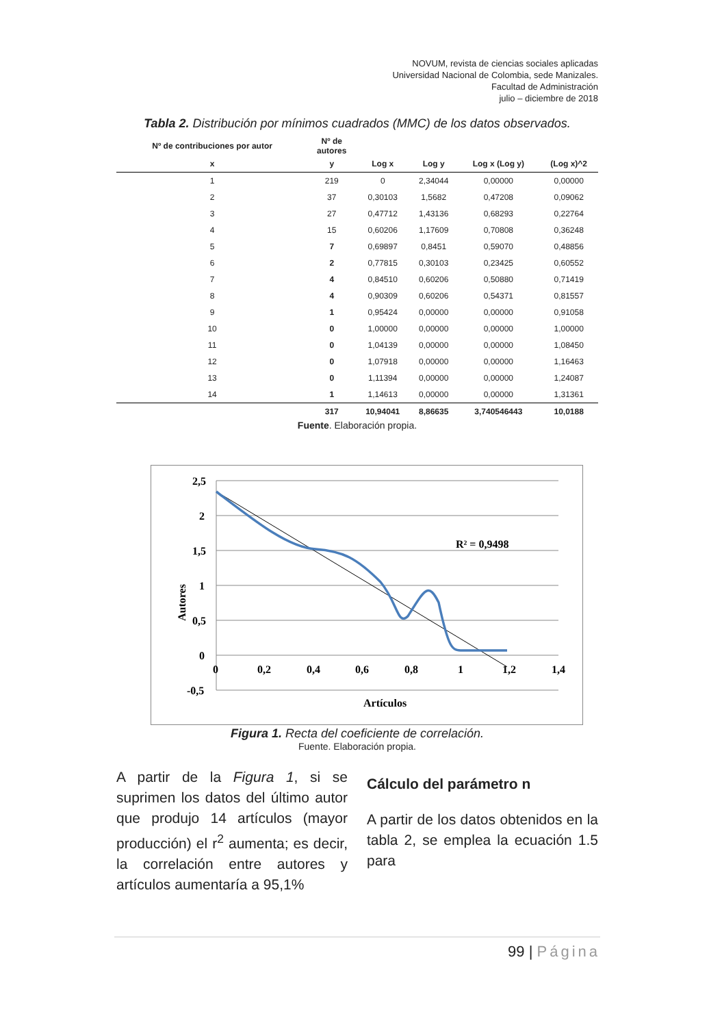NOVUM, revista de ciencias sociales aplicadas
Universidad Nacional de Colombia, sede Manizales.
Facultad de Administración
julio – diciembre de 2018
Tabla 2. Distribución por mínimos cuadrados (MMC) de los datos observados.
| Nº de contribuciones por autor | Nº de autores | | | | |
| --- | --- | --- | --- | --- | --- |
| x | y | Log x | Log y | Log x (Log y) | (Log x)^2 |
| 1 | 219 | 0 | 2,34044 | 0,00000 | 0,00000 |
| 2 | 37 | 0,30103 | 1,5682 | 0,47208 | 0,09062 |
| 3 | 27 | 0,47712 | 1,43136 | 0,68293 | 0,22764 |
| 4 | 15 | 0,60206 | 1,17609 | 0,70808 | 0,36248 |
| 5 | 7 | 0,69897 | 0,8451 | 0,59070 | 0,48856 |
| 6 | 2 | 0,77815 | 0,30103 | 0,23425 | 0,60552 |
| 7 | 4 | 0,84510 | 0,60206 | 0,50880 | 0,71419 |
| 8 | 4 | 0,90309 | 0,60206 | 0,54371 | 0,81557 |
| 9 | 1 | 0,95424 | 0,00000 | 0,00000 | 0,91058 |
| 10 | 0 | 1,00000 | 0,00000 | 0,00000 | 1,00000 |
| 11 | 0 | 1,04139 | 0,00000 | 0,00000 | 1,08450 |
| 12 | 0 | 1,07918 | 0,00000 | 0,00000 | 1,16463 |
| 13 | 0 | 1,11394 | 0,00000 | 0,00000 | 1,24087 |
| 14 | 1 | 1,14613 | 0,00000 | 0,00000 | 1,31361 |
| | 317 | 10,94041 | 8,86635 | 3,740546443 | 10,0188 |
Fuente. Elaboración propia.
2,5
2
1,5
1
0,5
0
-0,5
0
0,2
0,4
0,6
0,8
1
1,2
1,4
Artículos
Autores
R² = 0,9498
Figura 1. Recta del coeficiente de correlación.
Fuente. Elaboración propia.
A partir de la Figura 1, si se suprimen los datos del último autor que produjo 14 artículos (mayor producción) el r<sup>2</sup> aumenta; es decir, la correlación entre autores y artículos aumentaría a 95,1%
Cálculo del parámetro n
A partir de los datos obtenidos en la tabla 2, se emplea la ecuación 1.5 para
99 | Página